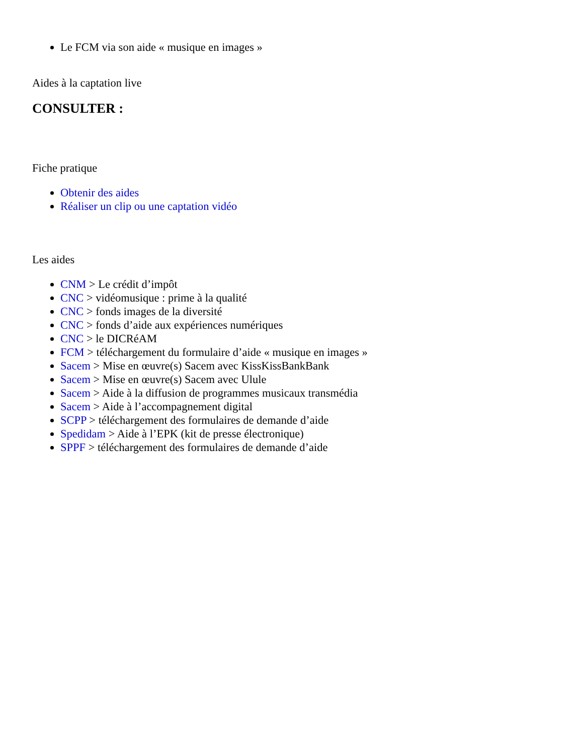Le FCM via son aide « musique en images »
Aides à la captation live
CONSULTER :
Fiche pratique
Obtenir des aides
Réaliser un clip ou une captation vidéo
Les aides
CNM > Le crédit d’impôt
CNC > vidéomusique : prime à la qualité
CNC > fonds images de la diversité
CNC > fonds d’aide aux expériences numériques
CNC > le DICRéAM
FCM > téléchargement du formulaire d’aide « musique en images »
Sacem > Mise en œuvre(s) Sacem avec KissKissBankBank
Sacem > Mise en œuvre(s) Sacem avec Ulule
Sacem > Aide à la diffusion de programmes musicaux transmédia
Sacem > Aide à l’accompagnement digital
SCPP > téléchargement des formulaires de demande d’aide
Spedidam > Aide à l’EPK (kit de presse électronique)
SPPF > téléchargement des formulaires de demande d’aide